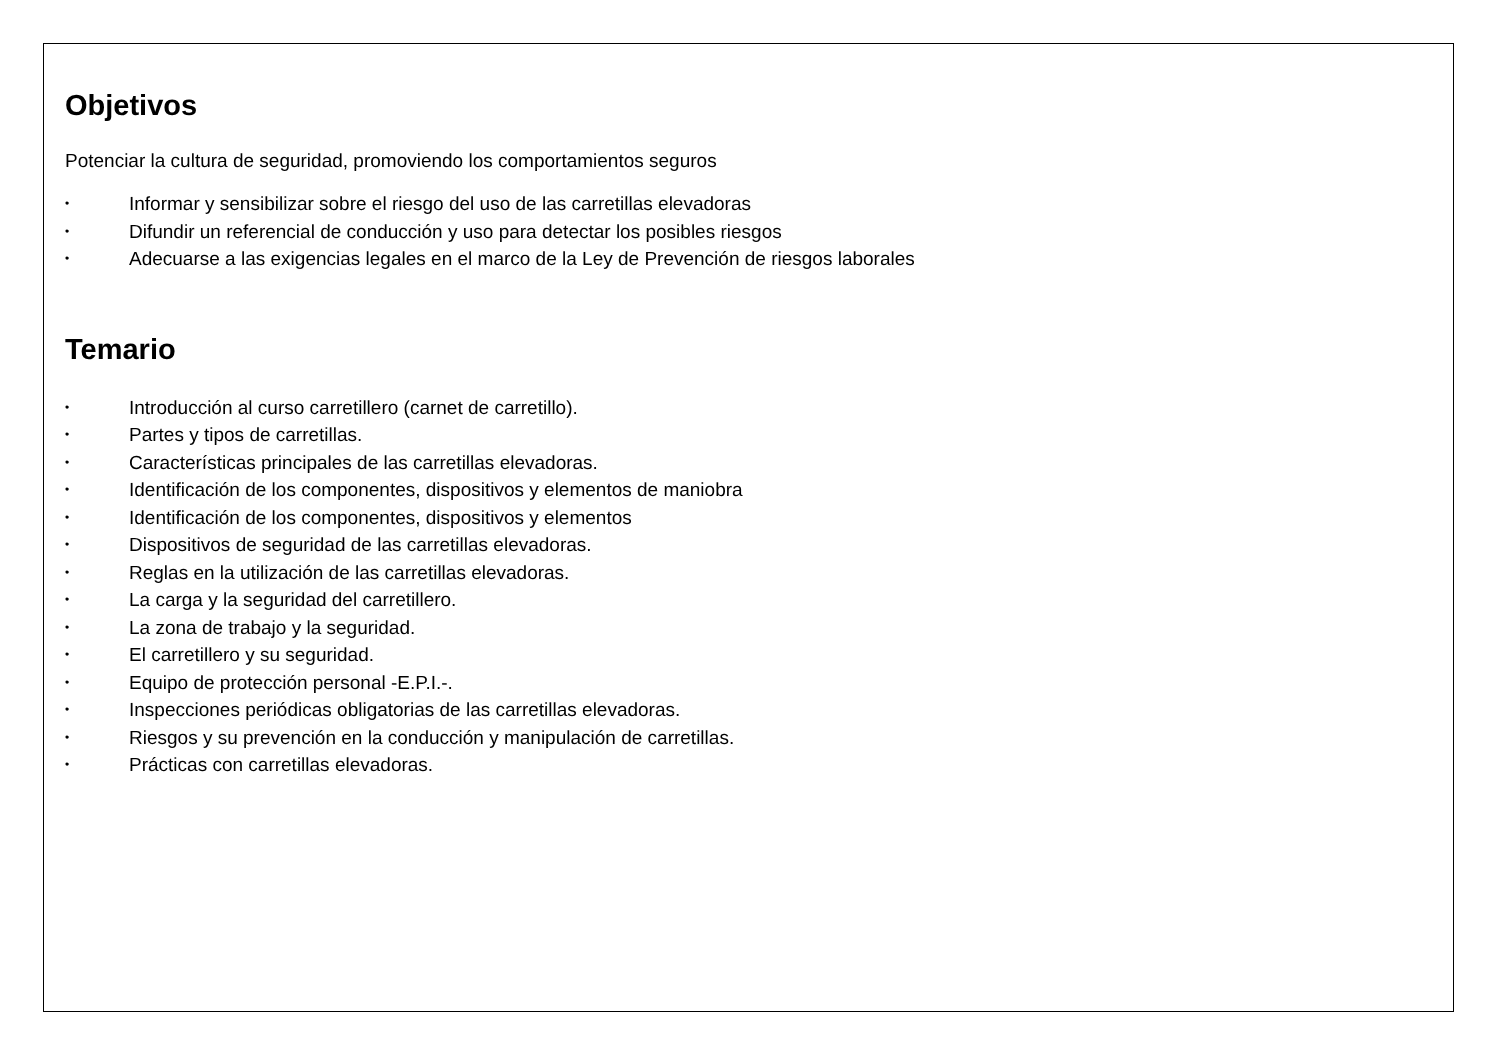Objetivos
Potenciar la cultura de seguridad, promoviendo los comportamientos seguros
• Informar y sensibilizar sobre el riesgo del uso de las carretillas elevadoras
• Difundir un referencial de conducción y uso para detectar los posibles riesgos
• Adecuarse a las exigencias legales en el marco de la Ley de Prevención de riesgos laborales
Temario
• Introducción al curso carretillero (carnet de carretillo).
• Partes y tipos de carretillas.
• Características principales de las carretillas elevadoras.
• Identificación de los componentes, dispositivos y elementos de maniobra
• Identificación de los componentes, dispositivos y elementos
• Dispositivos de seguridad de las carretillas elevadoras.
• Reglas en la utilización de las carretillas elevadoras.
• La carga y la seguridad del carretillero.
• La zona de trabajo y la seguridad.
• El carretillero y su seguridad.
• Equipo de protección personal -E.P.I.-.
• Inspecciones periódicas obligatorias de las carretillas elevadoras.
• Riesgos y su prevención en la conducción y manipulación de carretillas.
• Prácticas con carretillas elevadoras.